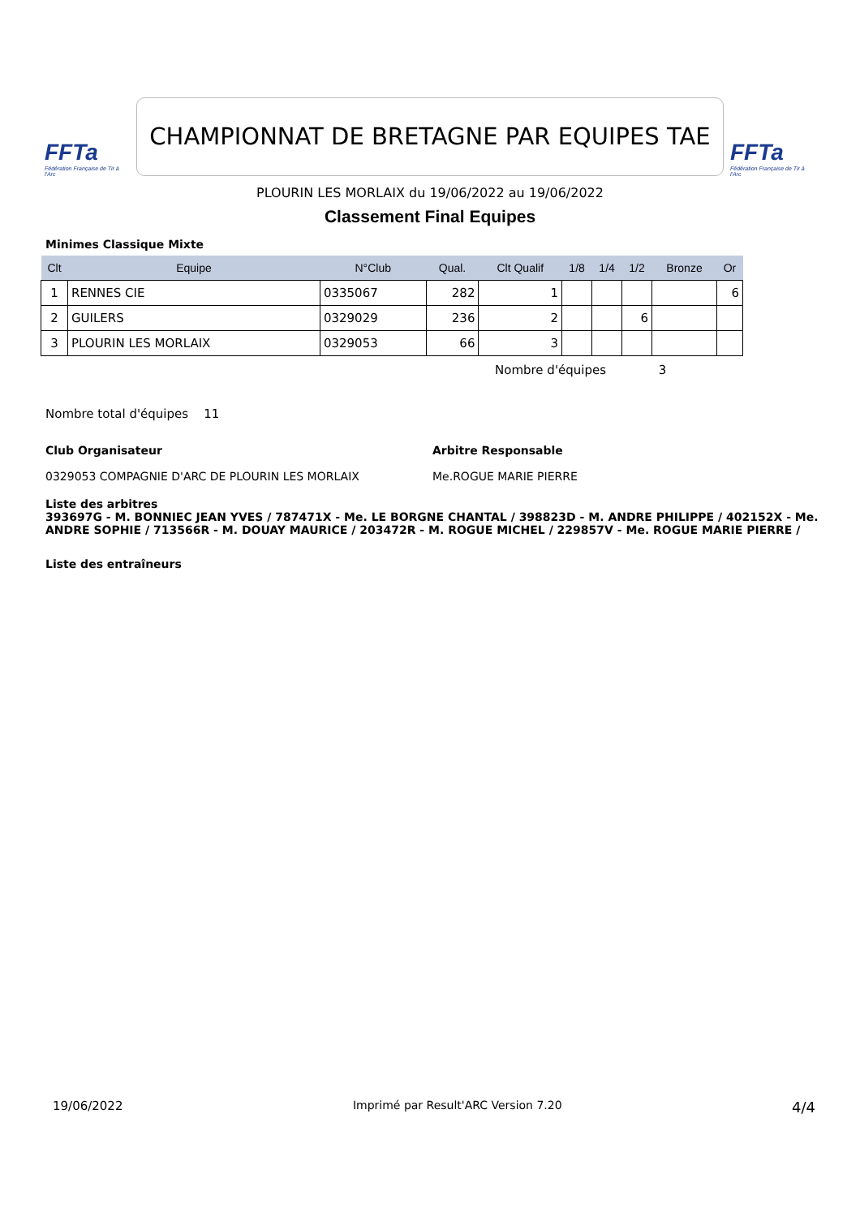FFTa
Fédération Française de Tir à l'Arc
CHAMPIONNAT DE BRETAGNE PAR EQUIPES TAE
FFTa
Fédération Française de Tir à l'Arc
PLOURIN LES MORLAIX du 19/06/2022 au 19/06/2022
Classement Final Equipes
Minimes Classique Mixte
| Clt | Equipe | N°Club | Qual. | Clt Qualif | 1/8 | 1/4 | 1/2 | Bronze | Or |
| --- | --- | --- | --- | --- | --- | --- | --- | --- | --- |
| 1 | RENNES CIE | 0335067 | 282 | 1 | | | | | 6 |
| 2 | GUILERS | 0329029 | 236 | 2 | | | 6 | | |
| 3 | PLOURIN LES MORLAIX | 0329053 | 66 | 3 | | | | | |
Nombre d'équipes 3
Nombre total d'équipes 11
Club Organisateur
0329053 COMPAGNIE D'ARC DE PLOURIN LES MORLAIX
Arbitre Responsable
Me.ROGUE MARIE PIERRE
Liste des arbitres
393697G - M. BONNIEC JEAN YVES / 787471X - Me. LE BORGNE CHANTAL / 398823D - M. ANDRE PHILIPPE / 402152X - Me. ANDRE SOPHIE / 713566R - M. DOUAY MAURICE / 203472R - M. ROGUE MICHEL / 229857V - Me. ROGUE MARIE PIERRE /
Liste des entraîneurs
19/06/2022 Imprimé par Result'ARC Version 7.20 4/4